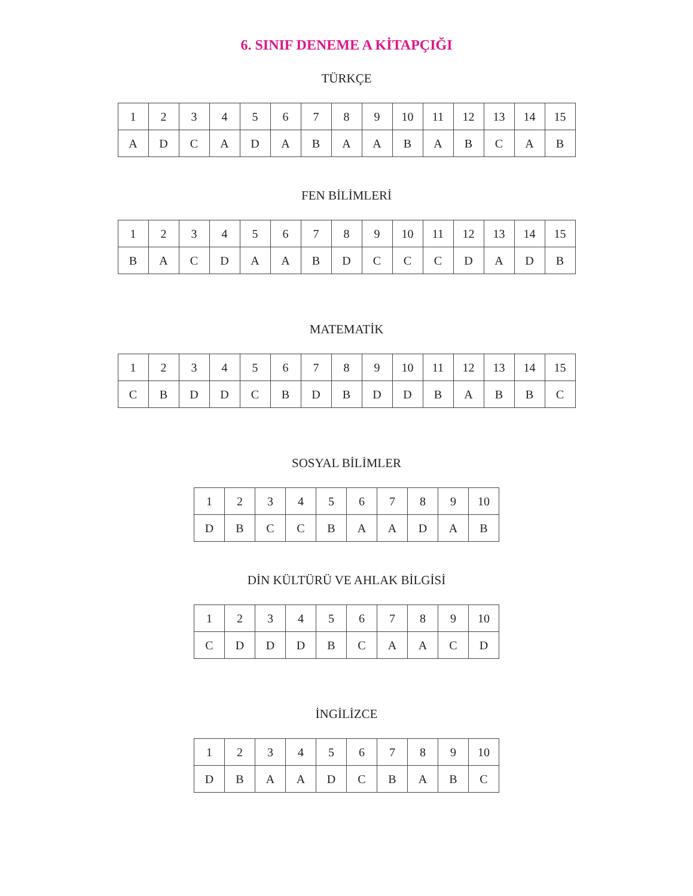6. SINIF DENEME A KİTAPÇIĞI
TÜRKÇE
| 1 | 2 | 3 | 4 | 5 | 6 | 7 | 8 | 9 | 10 | 11 | 12 | 13 | 14 | 15 |
| A | D | C | A | D | A | B | A | A | B | A | B | C | A | B |
FEN BİLİMLERİ
| 1 | 2 | 3 | 4 | 5 | 6 | 7 | 8 | 9 | 10 | 11 | 12 | 13 | 14 | 15 |
| B | A | C | D | A | A | B | D | C | C | C | D | A | D | B |
MATEMATİK
| 1 | 2 | 3 | 4 | 5 | 6 | 7 | 8 | 9 | 10 | 11 | 12 | 13 | 14 | 15 |
| C | B | D | D | C | B | D | B | D | D | B | A | B | B | C |
SOSYAL BİLİMLER
| 1 | 2 | 3 | 4 | 5 | 6 | 7 | 8 | 9 | 10 |
| D | B | C | C | B | A | A | D | A | B |
DİN KÜLTÜRÜ VE AHLAK BİLGİSİ
| 1 | 2 | 3 | 4 | 5 | 6 | 7 | 8 | 9 | 10 |
| C | D | D | D | B | C | A | A | C | D |
İNGİLİZCE
| 1 | 2 | 3 | 4 | 5 | 6 | 7 | 8 | 9 | 10 |
| D | B | A | A | D | C | B | A | B | C |